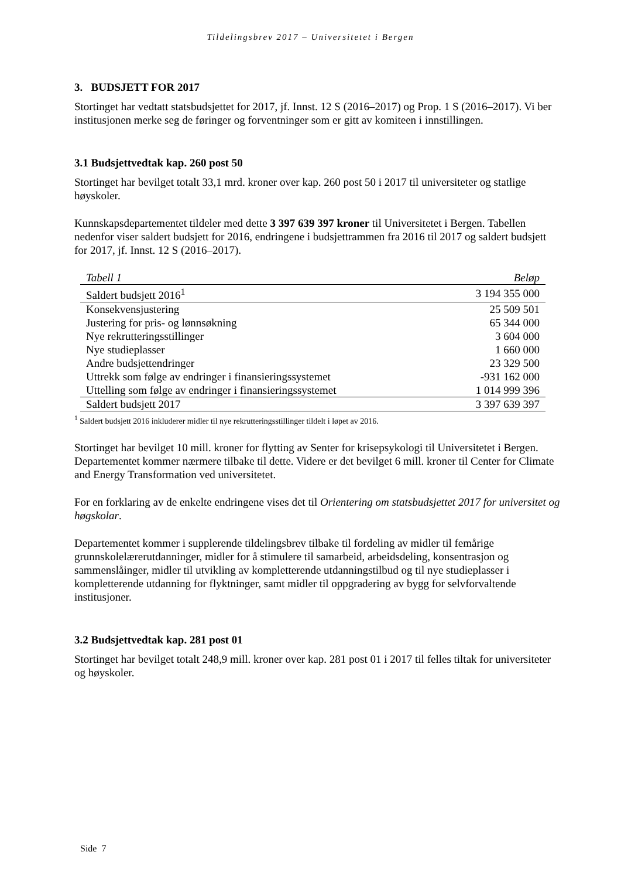Tildelingsbrev 2017 – Universitetet i Bergen
3. BUDSJETT FOR 2017
Stortinget har vedtatt statsbudsjettet for 2017, jf. Innst. 12 S (2016–2017) og Prop. 1 S (2016–2017). Vi ber institusjonen merke seg de føringer og forventninger som er gitt av komiteen i innstillingen.
3.1 Budsjettvedtak kap. 260 post 50
Stortinget har bevilget totalt 33,1 mrd. kroner over kap. 260 post 50 i 2017 til universiteter og statlige høyskoler.
Kunnskapsdepartementet tildeler med dette 3 397 639 397 kroner til Universitetet i Bergen. Tabellen nedenfor viser saldert budsjett for 2016, endringene i budsjettrammen fra 2016 til 2017 og saldert budsjett for 2017, jf. Innst. 12 S (2016–2017).
| Tabell 1 | Beløp |
| --- | --- |
| Saldert budsjett 2016<sup>1</sup> | 3 194 355 000 |
| Konsekvensjustering | 25 509 501 |
| Justering for pris- og lønnsøkning | 65 344 000 |
| Nye rekrutteringsstillinger | 3 604 000 |
| Nye studieplasser | 1 660 000 |
| Andre budsjettendringer | 23 329 500 |
| Uttrekk som følge av endringer i finansieringssystemet | -931 162 000 |
| Uttelling som følge av endringer i finansieringssystemet | 1 014 999 396 |
| Saldert budsjett 2017 | 3 397 639 397 |
<sup>1</sup> Saldert budsjett 2016 inkluderer midler til nye rekrutteringsstillinger tildelt i løpet av 2016.
Stortinget har bevilget 10 mill. kroner for flytting av Senter for krisepsykologi til Universitetet i Bergen. Departementet kommer nærmere tilbake til dette. Videre er det bevilget 6 mill. kroner til Center for Climate and Energy Transformation ved universitetet.
For en forklaring av de enkelte endringene vises det til Orientering om statsbudsjettet 2017 for universitet og høgskolar.
Departementet kommer i supplerende tildelingsbrev tilbake til fordeling av midler til femårige grunnskolelærerutdanninger, midler for å stimulere til samarbeid, arbeidsdeling, konsentrasjon og sammenslåinger, midler til utvikling av kompletterende utdanningstilbud og til nye studieplasser i kompletterende utdanning for flyktninger, samt midler til oppgradering av bygg for selvforvaltende institusjoner.
3.2 Budsjettvedtak kap. 281 post 01
Stortinget har bevilget totalt 248,9 mill. kroner over kap. 281 post 01 i 2017 til felles tiltak for universiteter og høyskoler.
Side 7